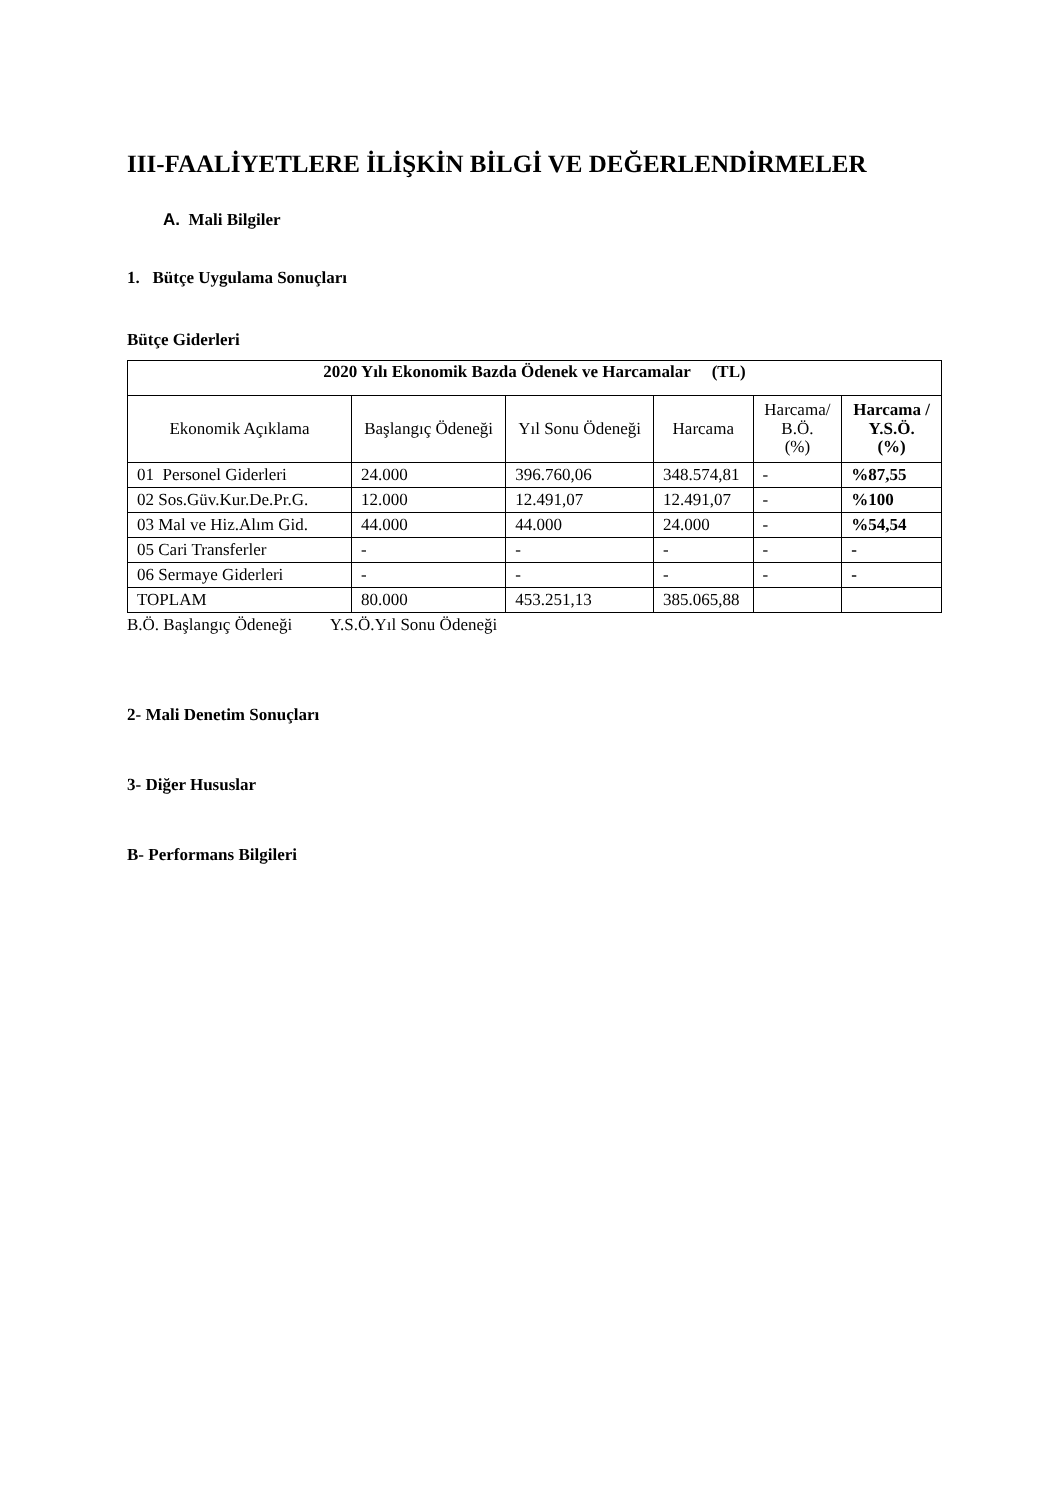III-FAALİYETLERE İLİŞKİN BİLGİ VE DEĞERLENDİRMELER
A. Mali Bilgiler
1. Bütçe Uygulama Sonuçları
Bütçe Giderleri
| 2020 Yılı Ekonomik Bazda Ödenek ve Harcamalar (TL) | | | | | |
| --- | --- | --- | --- | --- | --- |
| Ekonomik Açıklama | Başlangıç Ödeneği | Yıl Sonu Ödeneği | Harcama | Harcama/ B.Ö. (%) | Harcama / Y.S.Ö. (%) |
| 01 Personel Giderleri | 24.000 | 396.760,06 | 348.574,81 | - | %87,55 |
| 02 Sos.Güv.Kur.De.Pr.G. | 12.000 | 12.491,07 | 12.491,07 | - | %100 |
| 03 Mal ve Hiz.Alım Gid. | 44.000 | 44.000 | 24.000 | - | %54,54 |
| 05 Cari Transferler | - | - | - | - | - |
| 06 Sermaye Giderleri | - | - | - | - | - |
| TOPLAM | 80.000 | 453.251,13 | 385.065,88 | | |
B.Ö. Başlangıç Ödeneği Y.S.Ö.Yıl Sonu Ödeneği
2- Mali Denetim Sonuçları
3- Diğer Hususlar
B- Performans Bilgileri